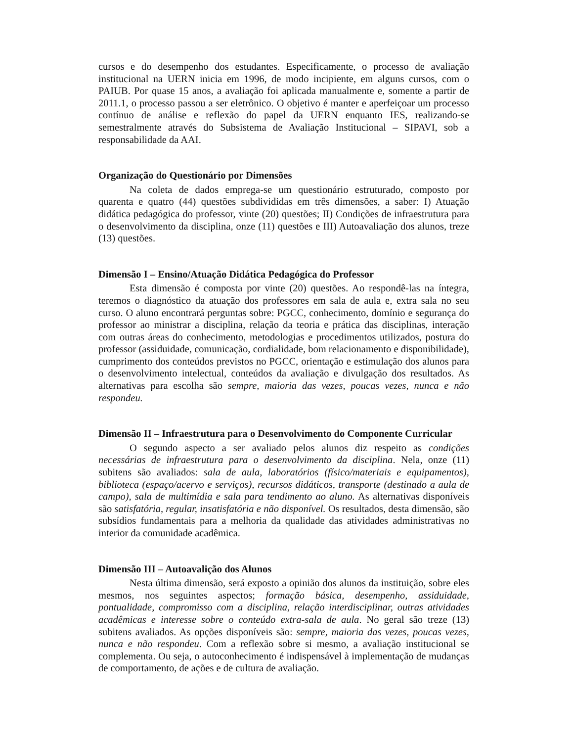cursos e do desempenho dos estudantes. Especificamente, o processo de avaliação institucional na UERN inicia em 1996, de modo incipiente, em alguns cursos, com o PAIUB. Por quase 15 anos, a avaliação foi aplicada manualmente e, somente a partir de 2011.1, o processo passou a ser eletrônico. O objetivo é manter e aperfeiçoar um processo contínuo de análise e reflexão do papel da UERN enquanto IES, realizando-se semestralmente através do Subsistema de Avaliação Institucional – SIPAVI, sob a responsabilidade da AAI.
Organização do Questionário por Dimensões
Na coleta de dados emprega-se um questionário estruturado, composto por quarenta e quatro (44) questões subdivididas em três dimensões, a saber: I) Atuação didática pedagógica do professor, vinte (20) questões; II) Condições de infraestrutura para o desenvolvimento da disciplina, onze (11) questões e III) Autoavaliação dos alunos, treze (13) questões.
Dimensão I – Ensino/Atuação Didática Pedagógica do Professor
Esta dimensão é composta por vinte (20) questões. Ao respondê-las na íntegra, teremos o diagnóstico da atuação dos professores em sala de aula e, extra sala no seu curso. O aluno encontrará perguntas sobre: PGCC, conhecimento, domínio e segurança do professor ao ministrar a disciplina, relação da teoria e prática das disciplinas, interação com outras áreas do conhecimento, metodologias e procedimentos utilizados, postura do professor (assiduidade, comunicação, cordialidade, bom relacionamento e disponibilidade), cumprimento dos conteúdos previstos no PGCC, orientação e estimulação dos alunos para o desenvolvimento intelectual, conteúdos da avaliação e divulgação dos resultados. As alternativas para escolha são sempre, maioria das vezes, poucas vezes, nunca e não respondeu.
Dimensão II – Infraestrutura para o Desenvolvimento do Componente Curricular
O segundo aspecto a ser avaliado pelos alunos diz respeito as condições necessárias de infraestrutura para o desenvolvimento da disciplina. Nela, onze (11) subitens são avaliados: sala de aula, laboratórios (físico/materiais e equipamentos), biblioteca (espaço/acervo e serviços), recursos didáticos, transporte (destinado a aula de campo), sala de multimídia e sala para tendimento ao aluno. As alternativas disponíveis são satisfatória, regular, insatisfatória e não disponível. Os resultados, desta dimensão, são subsídios fundamentais para a melhoria da qualidade das atividades administrativas no interior da comunidade acadêmica.
Dimensão III – Autoavalição dos Alunos
Nesta última dimensão, será exposto a opinião dos alunos da instituição, sobre eles mesmos, nos seguintes aspectos; formação básica, desempenho, assiduidade, pontualidade, compromisso com a disciplina, relação interdisciplinar, outras atividades acadêmicas e interesse sobre o conteúdo extra-sala de aula. No geral são treze (13) subitens avaliados. As opções disponíveis são: sempre, maioria das vezes, poucas vezes, nunca e não respondeu. Com a reflexão sobre si mesmo, a avaliação institucional se complementa. Ou seja, o autoconhecimento é indispensável à implementação de mudanças de comportamento, de ações e de cultura de avaliação.